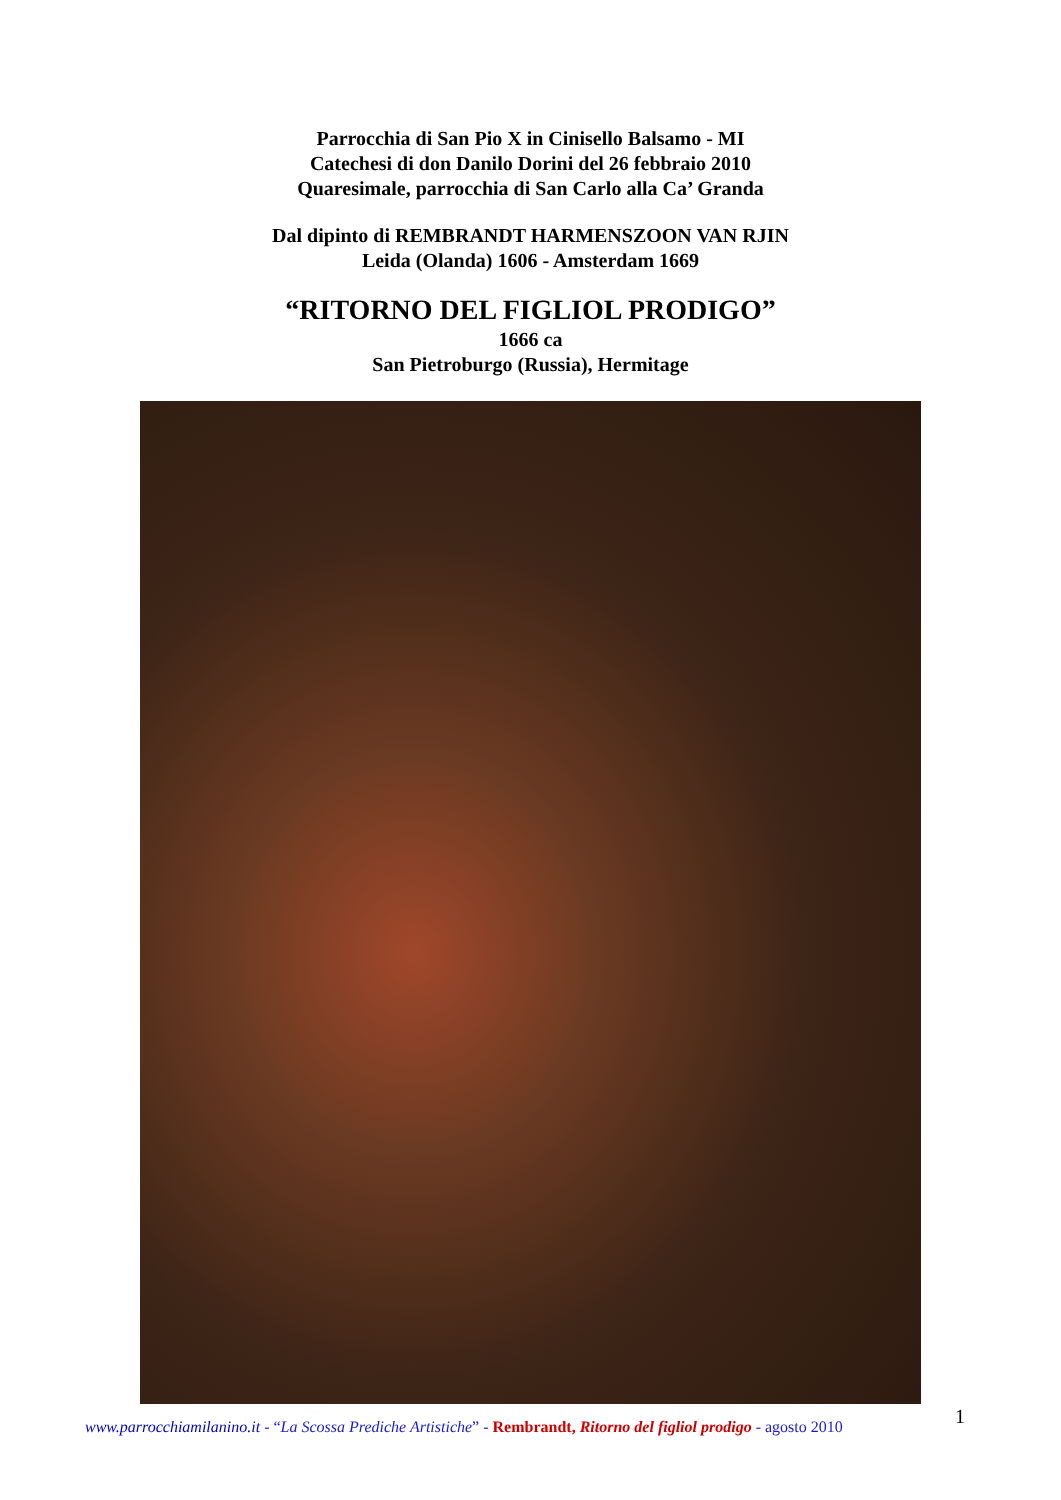Parrocchia di San Pio X in Cinisello Balsamo - MI
Catechesi di don Danilo Dorini del 26 febbraio 2010
Quaresimale, parrocchia di San Carlo alla Ca’ Granda
Dal dipinto di REMBRANDT HARMENSZOON VAN RJIN
Leida (Olanda) 1606 - Amsterdam 1669
“RITORNO DEL FIGLIOL PRODIGO”
1666 ca
San Pietroburgo (Russia), Hermitage
1
www.parrocchiamilanino.it - “La Scossa Prediche Artistiche” - Rembrandt, Ritorno del figliol prodigo - agosto 2010